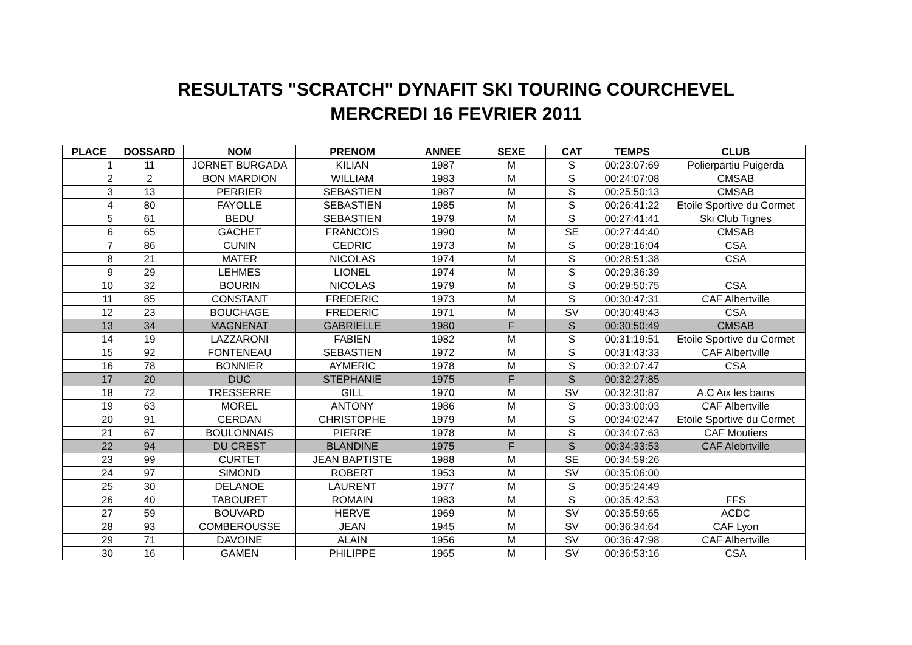RESULTATS "SCRATCH" DYNAFIT SKI TOURING COURCHEVEL
MERCREDI 16 FEVRIER 2011
| PLACE | DOSSARD | NOM | PRENOM | ANNEE | SEXE | CAT | TEMPS | CLUB |
| --- | --- | --- | --- | --- | --- | --- | --- | --- |
| 1 | 11 | JORNET BURGADA | KILIAN | 1987 | M | S | 00:23:07:69 | Polierpartiu Puigerda |
| 2 | 2 | BON MARDION | WILLIAM | 1983 | M | S | 00:24:07:08 | CMSAB |
| 3 | 13 | PERRIER | SEBASTIEN | 1987 | M | S | 00:25:50:13 | CMSAB |
| 4 | 80 | FAYOLLE | SEBASTIEN | 1985 | M | S | 00:26:41:22 | Etoile Sportive du Cormet |
| 5 | 61 | BEDU | SEBASTIEN | 1979 | M | S | 00:27:41:41 | Ski Club Tignes |
| 6 | 65 | GACHET | FRANCOIS | 1990 | M | SE | 00:27:44:40 | CMSAB |
| 7 | 86 | CUNIN | CEDRIC | 1973 | M | S | 00:28:16:04 | CSA |
| 8 | 21 | MATER | NICOLAS | 1974 | M | S | 00:28:51:38 | CSA |
| 9 | 29 | LEHMES | LIONEL | 1974 | M | S | 00:29:36:39 | |
| 10 | 32 | BOURIN | NICOLAS | 1979 | M | S | 00:29:50:75 | CSA |
| 11 | 85 | CONSTANT | FREDERIC | 1973 | M | S | 00:30:47:31 | CAF Albertville |
| 12 | 23 | BOUCHAGE | FREDERIC | 1971 | M | SV | 00:30:49:43 | CSA |
| 13 | 34 | MAGNENAT | GABRIELLE | 1980 | F | S | 00:30:50:49 | CMSAB |
| 14 | 19 | LAZZARONI | FABIEN | 1982 | M | S | 00:31:19:51 | Etoile Sportive du Cormet |
| 15 | 92 | FONTENEAU | SEBASTIEN | 1972 | M | S | 00:31:43:33 | CAF Albertville |
| 16 | 78 | BONNIER | AYMERIC | 1978 | M | S | 00:32:07:47 | CSA |
| 17 | 20 | DUC | STEPHANIE | 1975 | F | S | 00:32:27:85 | |
| 18 | 72 | TRESSERRE | GILL | 1970 | M | SV | 00:32:30:87 | A.C Aix les bains |
| 19 | 63 | MOREL | ANTONY | 1986 | M | S | 00:33:00:03 | CAF Albertville |
| 20 | 91 | CERDAN | CHRISTOPHE | 1979 | M | S | 00:34:02:47 | Etoile Sportive du Cormet |
| 21 | 67 | BOULONNAIS | PIERRE | 1978 | M | S | 00:34:07:63 | CAF Moutiers |
| 22 | 94 | DU CREST | BLANDINE | 1975 | F | S | 00:34:33:53 | CAF Alebrtville |
| 23 | 99 | CURTET | JEAN BAPTISTE | 1988 | M | SE | 00:34:59:26 | |
| 24 | 97 | SIMOND | ROBERT | 1953 | M | SV | 00:35:06:00 | |
| 25 | 30 | DELANOE | LAURENT | 1977 | M | S | 00:35:24:49 | |
| 26 | 40 | TABOURET | ROMAIN | 1983 | M | S | 00:35:42:53 | FFS |
| 27 | 59 | BOUVARD | HERVE | 1969 | M | SV | 00:35:59:65 | ACDC |
| 28 | 93 | COMBEROUSSE | JEAN | 1945 | M | SV | 00:36:34:64 | CAF Lyon |
| 29 | 71 | DAVOINE | ALAIN | 1956 | M | SV | 00:36:47:98 | CAF Albertville |
| 30 | 16 | GAMEN | PHILIPPE | 1965 | M | SV | 00:36:53:16 | CSA |